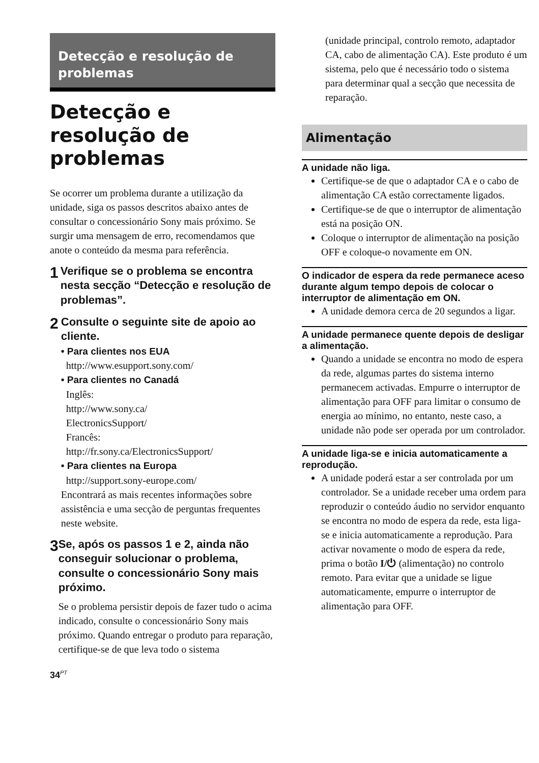Detecção e resolução de problemas
Detecção e resolução de problemas
Se ocorrer um problema durante a utilização da unidade, siga os passos descritos abaixo antes de consultar o concessionário Sony mais próximo. Se surgir uma mensagem de erro, recomendamos que anote o conteúdo da mesma para referência.
1
Verifique se o problema se encontra nesta secção “Detecção e resolução de problemas”.
2
Consulte o seguinte site de apoio ao cliente.
• Para clientes nos EUA
http://www.esupport.sony.com/
• Para clientes no Canadá
Inglês:
http://www.sony.ca/
ElectronicsSupport/
Francês:
http://fr.sony.ca/ElectronicsSupport/
• Para clientes na Europa
http://support.sony-europe.com/
Encontrará as mais recentes informações sobre assistência e uma secção de perguntas frequentes neste website.
3
Se, após os passos 1 e 2, ainda não conseguir solucionar o problema, consulte o concessionário Sony mais próximo.
Se o problema persistir depois de fazer tudo o acima indicado, consulte o concessionário Sony mais próximo. Quando entregar o produto para reparação, certifique-se de que leva todo o sistema
(unidade principal, controlo remoto, adaptador CA, cabo de alimentação CA). Este produto é um sistema, pelo que é necessário todo o sistema para determinar qual a secção que necessita de reparação.
Alimentação
A unidade não liga.
Certifique-se de que o adaptador CA e o cabo de alimentação CA estão correctamente ligados.
Certifique-se de que o interruptor de alimentação está na posição ON.
Coloque o interruptor de alimentação na posição OFF e coloque-o novamente em ON.
O indicador de espera da rede permanece aceso durante algum tempo depois de colocar o interruptor de alimentação em ON.
A unidade demora cerca de 20 segundos a ligar.
A unidade permanece quente depois de desligar a alimentação.
Quando a unidade se encontra no modo de espera da rede, algumas partes do sistema interno permanecem activadas. Empurre o interruptor de alimentação para OFF para limitar o consumo de energia ao mínimo, no entanto, neste caso, a unidade não pode ser operada por um controlador.
A unidade liga-se e inicia automaticamente a reprodução.
A unidade poderá estar a ser controlada por um controlador. Se a unidade receber uma ordem para reproduzir o conteúdo áudio no servidor enquanto se encontra no modo de espera da rede, esta liga-se e inicia automaticamente a reprodução. Para activar novamente o modo de espera da rede, prima o botão I/⏻ (alimentação) no controlo remoto. Para evitar que a unidade se ligue automaticamente, empurre o interruptor de alimentação para OFF.
34<sup>PT</sup>